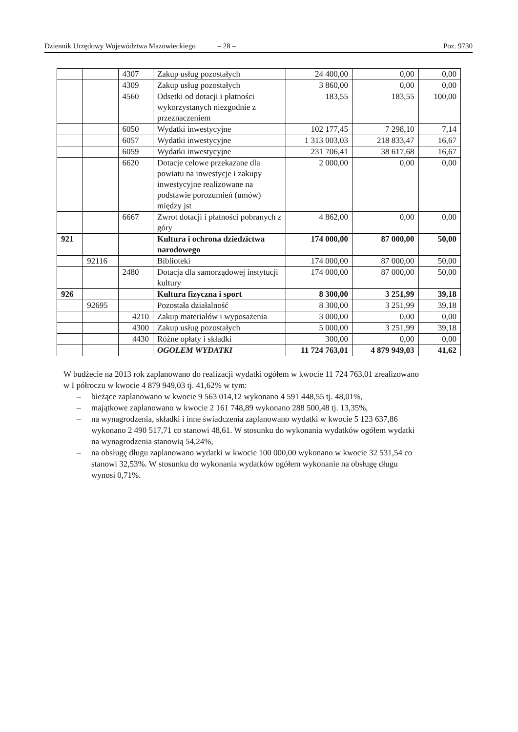Dziennik Urzędowy Województwa Mazowieckiego – 28 – Poz. 9730
| | | 4307 | Zakup usług pozostałych | 24 400,00 | 0,00 | 0,00 |
| | | 4309 | Zakup usług pozostałych | 3 860,00 | 0,00 | 0,00 |
| | | 4560 | Odsetki od dotacji i płatności wykorzystanych niezgodnie z przeznaczeniem | 183,55 | 183,55 | 100,00 |
| | | 6050 | Wydatki inwestycyjne | 102 177,45 | 7 298,10 | 7,14 |
| | | 6057 | Wydatki inwestycyjne | 1 313 003,03 | 218 833,47 | 16,67 |
| | | 6059 | Wydatki inwestycyjne | 231 706,41 | 38 617,68 | 16,67 |
| | | 6620 | Dotacje celowe przekazane dla powiatu na inwestycje i zakupy inwestycyjne realizowane na podstawie porozumień (umów) między jst | 2 000,00 | 0,00 | 0,00 |
| | | 6667 | Zwrot dotacji i płatności pobranych z góry | 4 862,00 | 0,00 | 0,00 |
| 921 | | | Kultura i ochrona dziedzictwa narodowego | 174 000,00 | 87 000,00 | 50,00 |
| | 92116 | | Biblioteki | 174 000,00 | 87 000,00 | 50,00 |
| | | 2480 | Dotacja dla samorządowej instytucji kultury | 174 000,00 | 87 000,00 | 50,00 |
| 926 | | | Kultura fizyczna i sport | 8 300,00 | 3 251,99 | 39,18 |
| | 92695 | | Pozostała działalność | 8 300,00 | 3 251,99 | 39,18 |
| | | 4210 | Zakup materiałów i wyposażenia | 3 000,00 | 0,00 | 0,00 |
| | | 4300 | Zakup usług pozostałych | 5 000,00 | 3 251,99 | 39,18 |
| | | 4430 | Różne opłaty i składki | 300,00 | 0,00 | 0,00 |
| | | | OGOLEM WYDATKI | 11 724 763,01 | 4 879 949,03 | 41,62 |
W budżecie na 2013 rok zaplanowano do realizacji wydatki ogółem w kwocie 11 724 763,01 zrealizowano w I półroczu w kwocie 4 879 949,03 tj. 41,62% w tym:
– bieżące zaplanowano w kwocie 9 563 014,12 wykonano 4 591 448,55 tj. 48,01%,
– majątkowe zaplanowano w kwocie 2 161 748,89 wykonano 288 500,48 tj. 13,35%,
– na wynagrodzenia, składki i inne świadczenia zaplanowano wydatki w kwocie 5 123 637,86 wykonano 2 490 517,71 co stanowi 48,61. W stosunku do wykonania wydatków ogółem wydatki na wynagrodzenia stanowią 54,24%,
– na obsługę długu zaplanowano wydatki w kwocie 100 000,00 wykonano w kwocie 32 531,54 co stanowi 32,53%. W stosunku do wykonania wydatków ogółem wykonanie na obsługę długu wynosi 0,71%.